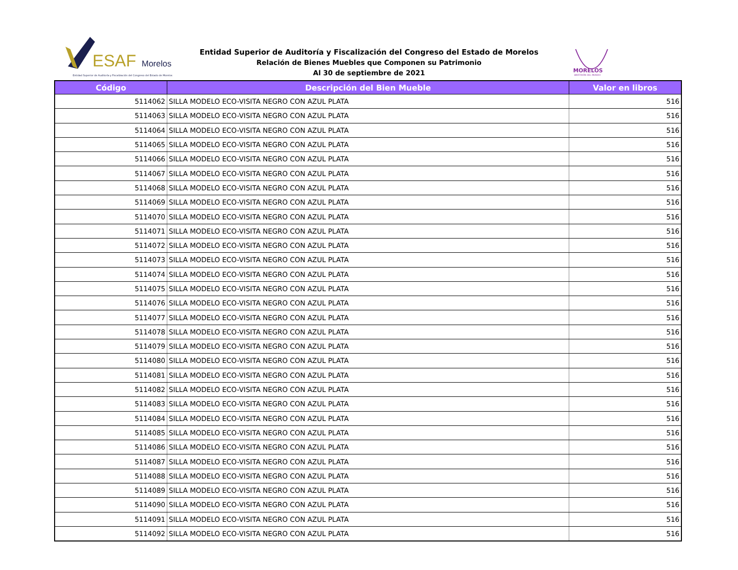ESAF
Morelos
Entidad Superior de Auditoría y Fiscalización del Congreso del Estado de Morelos
MORELOS
ANFITRIÓN DEL MUNDO
Entidad Superior de Auditoría y Fiscalización del Congreso del Estado de Morelos
Relación de Bienes Muebles que Componen su Patrimonio
Al 30 de septiembre de 2021
| Código | Descripción del Bien Mueble | Valor en libros |
| --- | --- | --- |
| 5114062 | SILLA MODELO ECO-VISITA NEGRO CON AZUL PLATA | 516 |
| 5114063 | SILLA MODELO ECO-VISITA NEGRO CON AZUL PLATA | 516 |
| 5114064 | SILLA MODELO ECO-VISITA NEGRO CON AZUL PLATA | 516 |
| 5114065 | SILLA MODELO ECO-VISITA NEGRO CON AZUL PLATA | 516 |
| 5114066 | SILLA MODELO ECO-VISITA NEGRO CON AZUL PLATA | 516 |
| 5114067 | SILLA MODELO ECO-VISITA NEGRO CON AZUL PLATA | 516 |
| 5114068 | SILLA MODELO ECO-VISITA NEGRO CON AZUL PLATA | 516 |
| 5114069 | SILLA MODELO ECO-VISITA NEGRO CON AZUL PLATA | 516 |
| 5114070 | SILLA MODELO ECO-VISITA NEGRO CON AZUL PLATA | 516 |
| 5114071 | SILLA MODELO ECO-VISITA NEGRO CON AZUL PLATA | 516 |
| 5114072 | SILLA MODELO ECO-VISITA NEGRO CON AZUL PLATA | 516 |
| 5114073 | SILLA MODELO ECO-VISITA NEGRO CON AZUL PLATA | 516 |
| 5114074 | SILLA MODELO ECO-VISITA NEGRO CON AZUL PLATA | 516 |
| 5114075 | SILLA MODELO ECO-VISITA NEGRO CON AZUL PLATA | 516 |
| 5114076 | SILLA MODELO ECO-VISITA NEGRO CON AZUL PLATA | 516 |
| 5114077 | SILLA MODELO ECO-VISITA NEGRO CON AZUL PLATA | 516 |
| 5114078 | SILLA MODELO ECO-VISITA NEGRO CON AZUL PLATA | 516 |
| 5114079 | SILLA MODELO ECO-VISITA NEGRO CON AZUL PLATA | 516 |
| 5114080 | SILLA MODELO ECO-VISITA NEGRO CON AZUL PLATA | 516 |
| 5114081 | SILLA MODELO ECO-VISITA NEGRO CON AZUL PLATA | 516 |
| 5114082 | SILLA MODELO ECO-VISITA NEGRO CON AZUL PLATA | 516 |
| 5114083 | SILLA MODELO ECO-VISITA NEGRO CON AZUL PLATA | 516 |
| 5114084 | SILLA MODELO ECO-VISITA NEGRO CON AZUL PLATA | 516 |
| 5114085 | SILLA MODELO ECO-VISITA NEGRO CON AZUL PLATA | 516 |
| 5114086 | SILLA MODELO ECO-VISITA NEGRO CON AZUL PLATA | 516 |
| 5114087 | SILLA MODELO ECO-VISITA NEGRO CON AZUL PLATA | 516 |
| 5114088 | SILLA MODELO ECO-VISITA NEGRO CON AZUL PLATA | 516 |
| 5114089 | SILLA MODELO ECO-VISITA NEGRO CON AZUL PLATA | 516 |
| 5114090 | SILLA MODELO ECO-VISITA NEGRO CON AZUL PLATA | 516 |
| 5114091 | SILLA MODELO ECO-VISITA NEGRO CON AZUL PLATA | 516 |
| 5114092 | SILLA MODELO ECO-VISITA NEGRO CON AZUL PLATA | 516 |